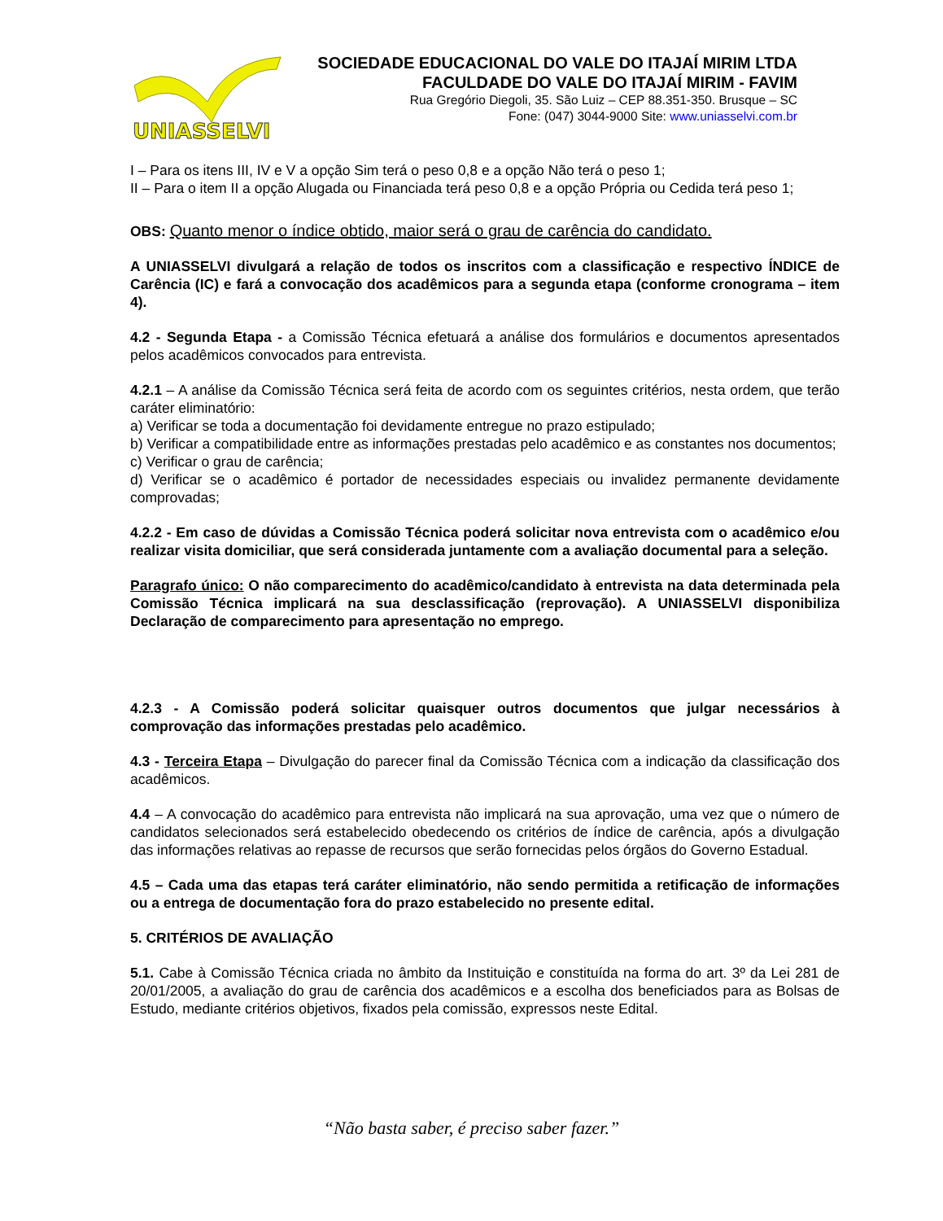UNIASSELVI
SOCIEDADE EDUCACIONAL DO VALE DO ITAJAÍ MIRIM LTDA
FACULDADE DO VALE DO ITAJAÍ MIRIM - FAVIM
Rua Gregório Diegoli, 35. São Luiz – CEP 88.351-350. Brusque – SC
Fone: (047) 3044-9000 Site: www.uniasselvi.com.br
I – Para os itens III, IV e V a opção Sim terá o peso 0,8 e a opção Não terá o peso 1;
II – Para o item II a opção Alugada ou Financiada terá peso 0,8 e a opção Própria ou Cedida terá peso 1;
OBS: Quanto menor o índice obtido, maior será o grau de carência do candidato.
A UNIASSELVI divulgará a relação de todos os inscritos com a classificação e respectivo ÍNDICE de Carência (IC) e fará a convocação dos acadêmicos para a segunda etapa (conforme cronograma – item 4).
4.2 - Segunda Etapa - a Comissão Técnica efetuará a análise dos formulários e documentos apresentados pelos acadêmicos convocados para entrevista.
4.2.1 – A análise da Comissão Técnica será feita de acordo com os seguintes critérios, nesta ordem, que terão caráter eliminatório:
a) Verificar se toda a documentação foi devidamente entregue no prazo estipulado;
b) Verificar a compatibilidade entre as informações prestadas pelo acadêmico e as constantes nos documentos;
c) Verificar o grau de carência;
d) Verificar se o acadêmico é portador de necessidades especiais ou invalidez permanente devidamente comprovadas;
4.2.2 - Em caso de dúvidas a Comissão Técnica poderá solicitar nova entrevista com o acadêmico e/ou realizar visita domiciliar, que será considerada juntamente com a avaliação documental para a seleção.
Paragrafo único: O não comparecimento do acadêmico/candidato à entrevista na data determinada pela Comissão Técnica implicará na sua desclassificação (reprovação). A UNIASSELVI disponibiliza Declaração de comparecimento para apresentação no emprego.
4.2.3 - A Comissão poderá solicitar quaisquer outros documentos que julgar necessários à comprovação das informações prestadas pelo acadêmico.
4.3 - Terceira Etapa – Divulgação do parecer final da Comissão Técnica com a indicação da classificação dos acadêmicos.
4.4 – A convocação do acadêmico para entrevista não implicará na sua aprovação, uma vez que o número de candidatos selecionados será estabelecido obedecendo os critérios de índice de carência, após a divulgação das informações relativas ao repasse de recursos que serão fornecidas pelos órgãos do Governo Estadual.
4.5 – Cada uma das etapas terá caráter eliminatório, não sendo permitida a retificação de informações ou a entrega de documentação fora do prazo estabelecido no presente edital.
5. CRITÉRIOS DE AVALIAÇÃO
5.1. Cabe à Comissão Técnica criada no âmbito da Instituição e constituída na forma do art. 3º da Lei 281 de 20/01/2005, a avaliação do grau de carência dos acadêmicos e a escolha dos beneficiados para as Bolsas de Estudo, mediante critérios objetivos, fixados pela comissão, expressos neste Edital.
“Não basta saber, é preciso saber fazer.”